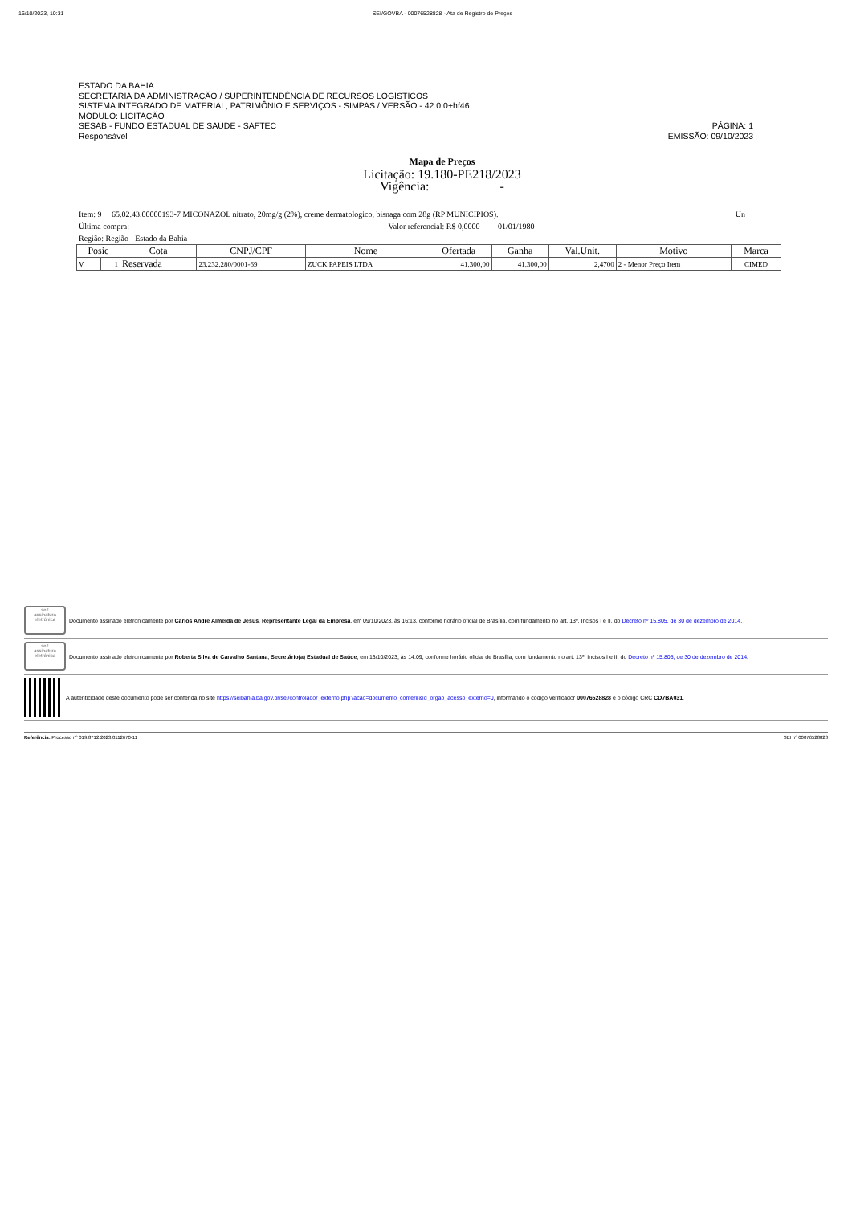16/10/2023, 10:31 SEI/GOVBA - 00076528828 - Ata de Registro de Preços
ESTADO DA BAHIA
SECRETARIA DA ADMINISTRAÇÃO / SUPERINTENDÊNCIA DE RECURSOS LOGÍSTICOS
SISTEMA INTEGRADO DE MATERIAL, PATRIMÔNIO E SERVIÇOS - SIMPAS / VERSÃO - 42.0.0+hf46
MÓDULO: LICITAÇÃO
SESAB - FUNDO ESTADUAL DE SAUDE - SAFTEC PÁGINA: 1
Responsável EMISSÃO: 09/10/2023
Mapa de Preços
Licitação: 19.180-PE218/2023
Vigência: -
Item: 9 65.02.43.00000193-7 MICONAZOL nitrato, 20mg/g (2%), creme dermatologico, bisnaga com 28g (RP MUNICIPIOS). Un
Última compra: Valor referencial: R$ 0,0000 01/01/1980
Região: Região - Estado da Bahia
| Posic | | Cota | CNPJ/CPF | Nome | Ofertada | Ganha | Val.Unit. | Motivo | Marca |
| --- | --- | --- | --- | --- | --- | --- | --- | --- | --- |
| V | 1 | Reservada | 23.232.280/0001-69 | ZUCK PAPEIS LTDA | 41.300,00 | 41.300,00 | 2,4700 | 2 - Menor Preço Item | CIMED |
sei!
assinatura eletrônica
Documento assinado eletronicamente por Carlos Andre Almeida de Jesus, Representante Legal da Empresa, em 09/10/2023, às 16:13, conforme horário oficial de Brasília, com fundamento no art. 13º, Incisos I e II, do Decreto nº 15.805, de 30 de dezembro de 2014.
sei!
assinatura eletrônica
Documento assinado eletronicamente por Roberta Silva de Carvalho Santana, Secretário(a) Estadual de Saúde, em 13/10/2023, às 14:09, conforme horário oficial de Brasília, com fundamento no art. 13º, Incisos I e II, do Decreto nº 15.805, de 30 de dezembro de 2014.
A autenticidade deste documento pode ser conferida no site https://seibahia.ba.gov.br/sei/controlador_externo.php?acao=documento_conferir&id_orgao_acesso_externo=0, informando o código verificador 00076528828 e o código CRC CD7BA031.
Referência: Processo nº 019.8712.2023.0112670-11 SEI nº 00076528828